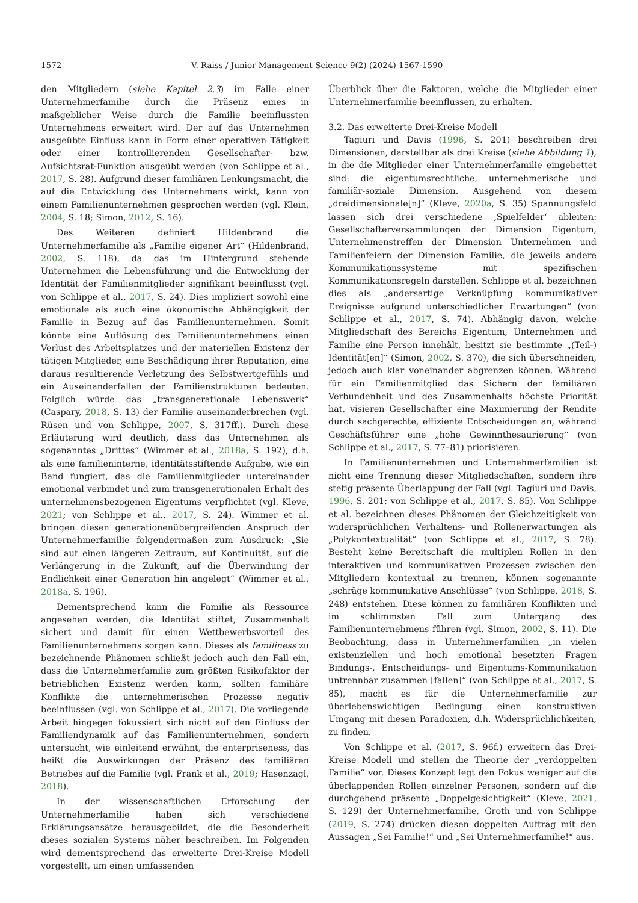1572 V. Raiss / Junior Management Science 9(2) (2024) 1567-1590
den Mitgliedern (siehe Kapitel 2.3) im Falle einer Unternehmerfamilie durch die Präsenz eines in maßgeblicher Weise durch die Familie beeinflussten Unternehmens erweitert wird. Der auf das Unternehmen ausgeübte Einfluss kann in Form einer operativen Tätigkeit oder einer kontrollierenden Gesellschafter- bzw. Aufsichtsrat-Funktion ausgeübt werden (von Schlippe et al., 2017, S. 28). Aufgrund dieser familiären Lenkungsmacht, die auf die Entwicklung des Unternehmens wirkt, kann von einem Familienunternehmen gesprochen werden (vgl. Klein, 2004, S. 18; Simon, 2012, S. 16).
Des Weiteren definiert Hildenbrand die Unternehmerfamilie als „Familie eigener Art“ (Hildenbrand, 2002, S. 118), da das im Hintergrund stehende Unternehmen die Lebensführung und die Entwicklung der Identität der Familienmitglieder signifikant beeinflusst (vgl. von Schlippe et al., 2017, S. 24). Dies impliziert sowohl eine emotionale als auch eine ökonomische Abhängigkeit der Familie in Bezug auf das Familienunternehmen. Somit könnte eine Auflösung des Familienunternehmens einen Verlust des Arbeitsplatzes und der materiellen Existenz der tätigen Mitglieder, eine Beschädigung ihrer Reputation, eine daraus resultierende Verletzung des Selbstwertgefühls und ein Auseinanderfallen der Familienstrukturen bedeuten. Folglich würde das „transgenerationale Lebenswerk“ (Caspary, 2018, S. 13) der Familie auseinanderbrechen (vgl. Rüsen und von Schlippe, 2007, S. 317ff.). Durch diese Erläuterung wird deutlich, dass das Unternehmen als sogenanntes „Drittes“ (Wimmer et al., 2018a, S. 192), d.h. als eine familieninterne, identitätsstiftende Aufgabe, wie ein Band fungiert, das die Familienmitglieder untereinander emotional verbindet und zum transgenerationalen Erhalt des unternehmensbezogenen Eigentums verpflichtet (vgl. Kleve, 2021; von Schlippe et al., 2017, S. 24). Wimmer et al. bringen diesen generationenübergreifenden Anspruch der Unternehmerfamilie folgendermaßen zum Ausdruck: „Sie sind auf einen längeren Zeitraum, auf Kontinuität, auf die Verlängerung in die Zukunft, auf die Überwindung der Endlichkeit einer Generation hin angelegt“ (Wimmer et al., 2018a, S. 196).
Dementsprechend kann die Familie als Ressource angesehen werden, die Identität stiftet, Zusammenhalt sichert und damit für einen Wettbewerbsvorteil des Familienunternehmens sorgen kann. Dieses als familiness zu bezeichnende Phänomen schließt jedoch auch den Fall ein, dass die Unternehmerfamilie zum größten Risikofaktor der betrieblichen Existenz werden kann, sollten familiäre Konflikte die unternehmerischen Prozesse negativ beeinflussen (vgl. von Schlippe et al., 2017). Die vorliegende Arbeit hingegen fokussiert sich nicht auf den Einfluss der Familiendynamik auf das Familienunternehmen, sondern untersucht, wie einleitend erwähnt, die enterpriseness, das heißt die Auswirkungen der Präsenz des familiären Betriebes auf die Familie (vgl. Frank et al., 2019; Hasenzagl, 2018).
In der wissenschaftlichen Erforschung der Unternehmerfamilie haben sich verschiedene Erklärungsansätze herausgebildet, die die Besonderheit dieses sozialen Systems näher beschreiben. Im Folgenden wird dementsprechend das erweiterte Drei-Kreise Modell vorgestellt, um einen umfassenden
Überblick über die Faktoren, welche die Mitglieder einer Unternehmerfamilie beeinflussen, zu erhalten.
3.2. Das erweiterte Drei-Kreise Modell
Tagiuri und Davis (1996, S. 201) beschreiben drei Dimensionen, darstellbar als drei Kreise (siehe Abbildung 1), in die die Mitglieder einer Unternehmerfamilie eingebettet sind: die eigentumsrechtliche, unternehmerische und familiär-soziale Dimension. Ausgehend von diesem „dreidimensionale[n]“ (Kleve, 2020a, S. 35) Spannungsfeld lassen sich drei verschiedene ‚Spielfelder‘ ableiten: Gesellschafterversammlungen der Dimension Eigentum, Unternehmenstreffen der Dimension Unternehmen und Familienfeiern der Dimension Familie, die jeweils andere Kommunikationssysteme mit spezifischen Kommunikationsregeln darstellen. Schlippe et al. bezeichnen dies als „andersartige Verknüpfung kommunikativer Ereignisse aufgrund unterschiedlicher Erwartungen“ (von Schlippe et al., 2017, S. 74). Abhängig davon, welche Mitgliedschaft des Bereichs Eigentum, Unternehmen und Familie eine Person innehält, besitzt sie bestimmte „(Teil-) Identität[en]“ (Simon, 2002, S. 370), die sich überschneiden, jedoch auch klar voneinander abgrenzen können. Während für ein Familienmitglied das Sichern der familiären Verbundenheit und des Zusammenhalts höchste Priorität hat, visieren Gesellschafter eine Maximierung der Rendite durch sachgerechte, effiziente Entscheidungen an, während Geschäftsführer eine „hohe Gewinnthesaurierung“ (von Schlippe et al., 2017, S. 77–81) priorisieren.
In Familienunternehmen und Unternehmerfamilien ist nicht eine Trennung dieser Mitgliedschaften, sondern ihre stetig präsente Überlappung der Fall (vgl. Tagiuri und Davis, 1996, S. 201; von Schlippe et al., 2017, S. 85). Von Schlippe et al. bezeichnen dieses Phänomen der Gleichzeitigkeit von widersprüchlichen Verhaltens- und Rollenerwartungen als „Polykontextualität“ (von Schlippe et al., 2017, S. 78). Besteht keine Bereitschaft die multiplen Rollen in den interaktiven und kommunikativen Prozessen zwischen den Mitgliedern kontextual zu trennen, können sogenannte „schräge kommunikative Anschlüsse“ (von Schlippe, 2018, S. 248) entstehen. Diese können zu familiären Konflikten und im schlimmsten Fall zum Untergang des Familienunternehmens führen (vgl. Simon, 2002, S. 11). Die Beobachtung, dass in Unternehmerfamilien „in vielen existenziellen und hoch emotional besetzten Fragen Bindungs-, Entscheidungs- und Eigentums-Kommunikation untrennbar zusammen [fallen]“ (von Schlippe et al., 2017, S. 85), macht es für die Unternehmerfamilie zur überlebenswichtigen Bedingung einen konstruktiven Umgang mit diesen Paradoxien, d.h. Widersprüchlichkeiten, zu finden.
Von Schlippe et al. (2017, S. 96f.) erweitern das Drei-Kreise Modell und stellen die Theorie der „verdoppelten Familie“ vor. Dieses Konzept legt den Fokus weniger auf die überlappenden Rollen einzelner Personen, sondern auf die durchgehend präsente „Doppelgesichtigkeit“ (Kleve, 2021, S. 129) der Unternehmerfamilie. Groth und von Schlippe (2019, S. 274) drücken diesen doppelten Auftrag mit den Aussagen „Sei Familie!“ und „Sei Unternehmerfamilie!“ aus.